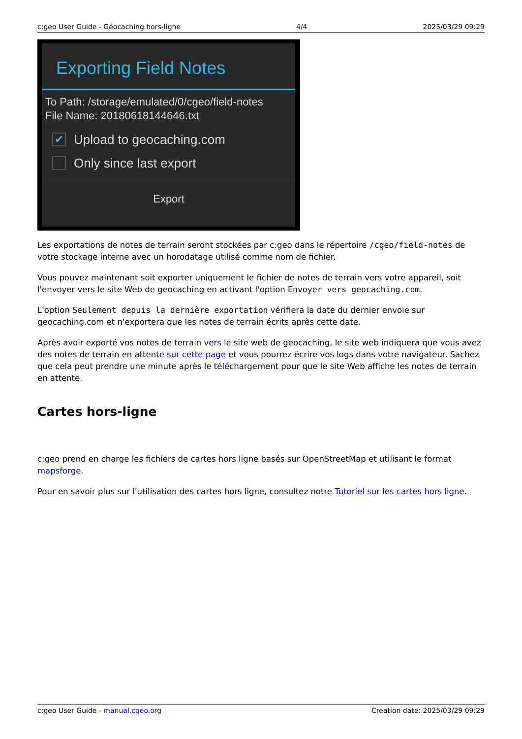c:geo User Guide - Géocaching hors-ligne 4/4 2025/03/29 09:29
Exporting Field Notes
To Path: /storage/emulated/0/cgeo/field-notes
File Name: 20180618144646.txt
✔
Upload to geocaching.com
Only since last export
Export
Les exportations de notes de terrain seront stockées par c:geo dans le répertoire /cgeo/field-notes de votre stockage interne avec un horodatage utilisé comme nom de fichier.
Vous pouvez maintenant soit exporter uniquement le fichier de notes de terrain vers votre appareil, soit l'envoyer vers le site Web de geocaching en activant l'option Envoyer vers geocaching.com.
L'option Seulement depuis la dernière exportation vérifiera la date du dernier envoie sur geocaching.com et n'exportera que les notes de terrain écrits après cette date.
Après avoir exporté vos notes de terrain vers le site web de geocaching, le site web indiquera que vous avez des notes de terrain en attente sur cette page et vous pourrez écrire vos logs dans votre navigateur. Sachez que cela peut prendre une minute après le téléchargement pour que le site Web affiche les notes de terrain en attente.
Cartes hors-ligne
c:geo prend en charge les fichiers de cartes hors ligne basés sur OpenStreetMap et utilisant le format mapsforge.
Pour en savoir plus sur l'utilisation des cartes hors ligne, consultez notre Tutoriel sur les cartes hors ligne.
c:geo User Guide - manual.cgeo.org Creation date: 2025/03/29 09:29